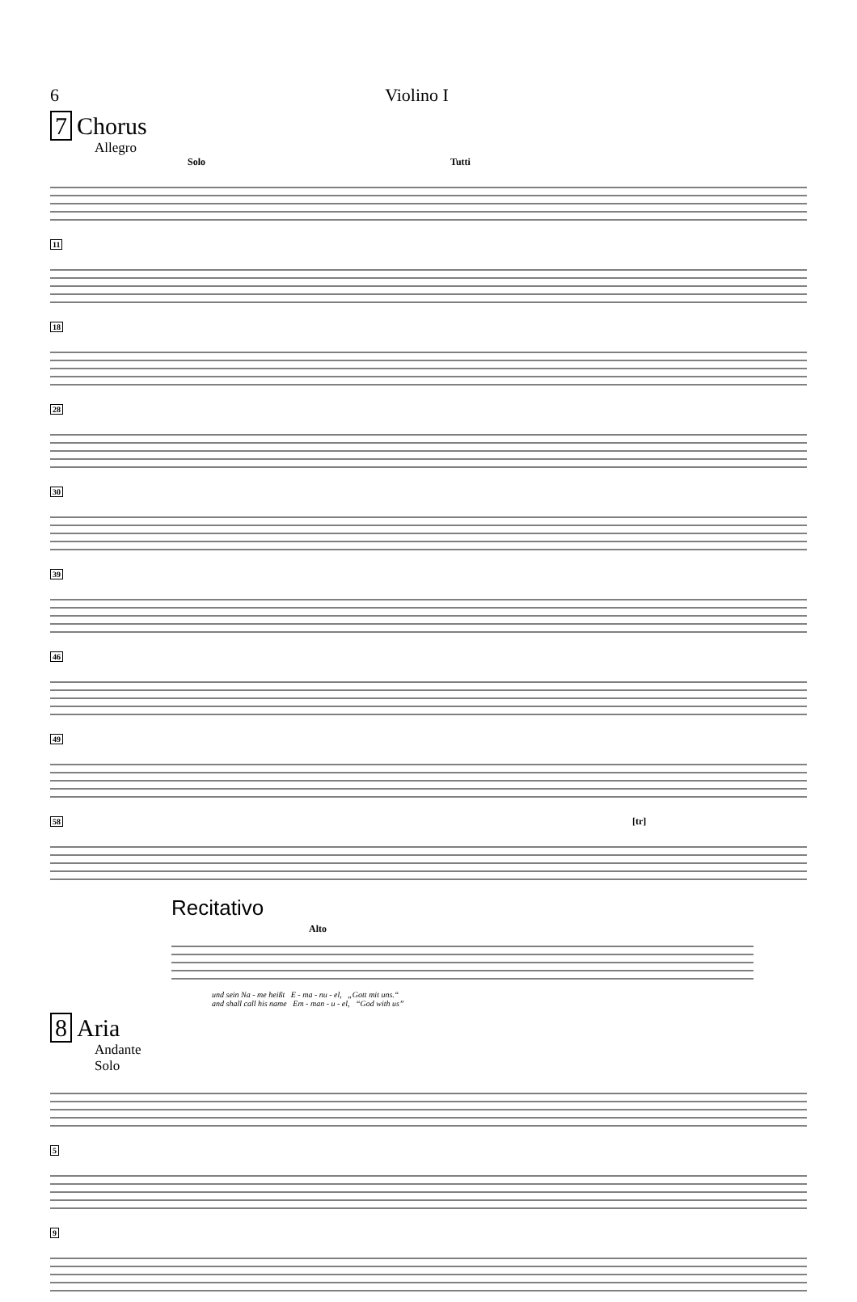6 Violino I
7 Chorus
Allegro
Solo Tutti
11
18
28
30
39
46
49
58 [tr]
Recitativo
Alto
und sein Na - me heißt E - ma - nu - el, „Gott mit uns.“
and shall call his name Em - man - u - el, “God with us”
8 Aria
Andante
Solo
5
9